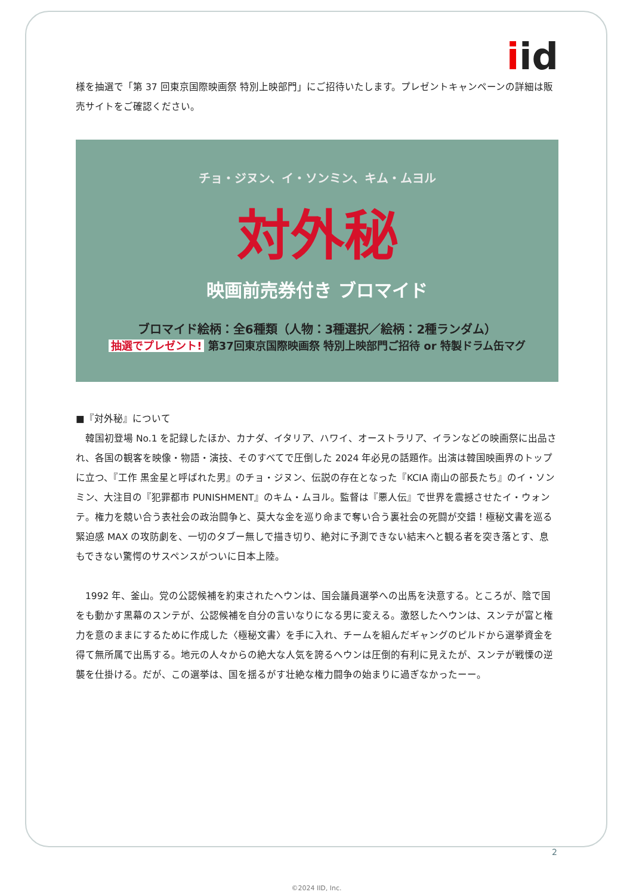iid
様を抽選で「第 37 回東京国際映画祭 特別上映部門」にご招待いたします。プレゼントキャンペーンの詳細は販売サイトをご確認ください。
チョ・ジヌン、イ・ソンミン、キム・ムヨル
対外秘
映画前売券付き ブロマイド
ブロマイド絵柄：全6種類（人物：3種選択／絵柄：2種ランダム）
抽選でプレゼント! 第37回東京国際映画祭 特別上映部門ご招待 or 特製ドラム缶マグ
■『対外秘』について
　韓国初登場 No.1 を記録したほか、カナダ、イタリア、ハワイ、オーストラリア、イランなどの映画祭に出品され、各国の観客を映像・物語・演技、そのすべてで圧倒した 2024 年必見の話題作。出演は韓国映画界のトップに立つ、『工作 黒金星と呼ばれた男』のチョ・ジヌン、伝説の存在となった『KCIA 南山の部長たち』のイ・ソンミン、大注目の『犯罪都市 PUNISHMENT』のキム・ムヨル。監督は『悪人伝』で世界を震撼させたイ・ウォンテ。権力を競い合う表社会の政治闘争と、莫大な金を巡り命まで奪い合う裏社会の死闘が交錯！極秘文書を巡る緊迫感 MAX の攻防劇を、一切のタブー無しで描き切り、絶対に予測できない結末へと観る者を突き落とす、息もできない驚愕のサスペンスがついに日本上陸。
　1992 年、釜山。党の公認候補を約束されたヘウンは、国会議員選挙への出馬を決意する。ところが、陰で国をも動かす黒幕のスンテが、公認候補を自分の言いなりになる男に変える。激怒したヘウンは、スンテが富と権力を意のままにするために作成した〈極秘文書〉を手に入れ、チームを組んだギャングのピルドから選挙資金を得て無所属で出馬する。地元の人々からの絶大な人気を誇るヘウンは圧倒的有利に見えたが、スンテが戦慄の逆襲を仕掛ける。だが、この選挙は、国を揺るがす壮絶な権力闘争の始まりに過ぎなかったーー。
2
©2024 IID, Inc.